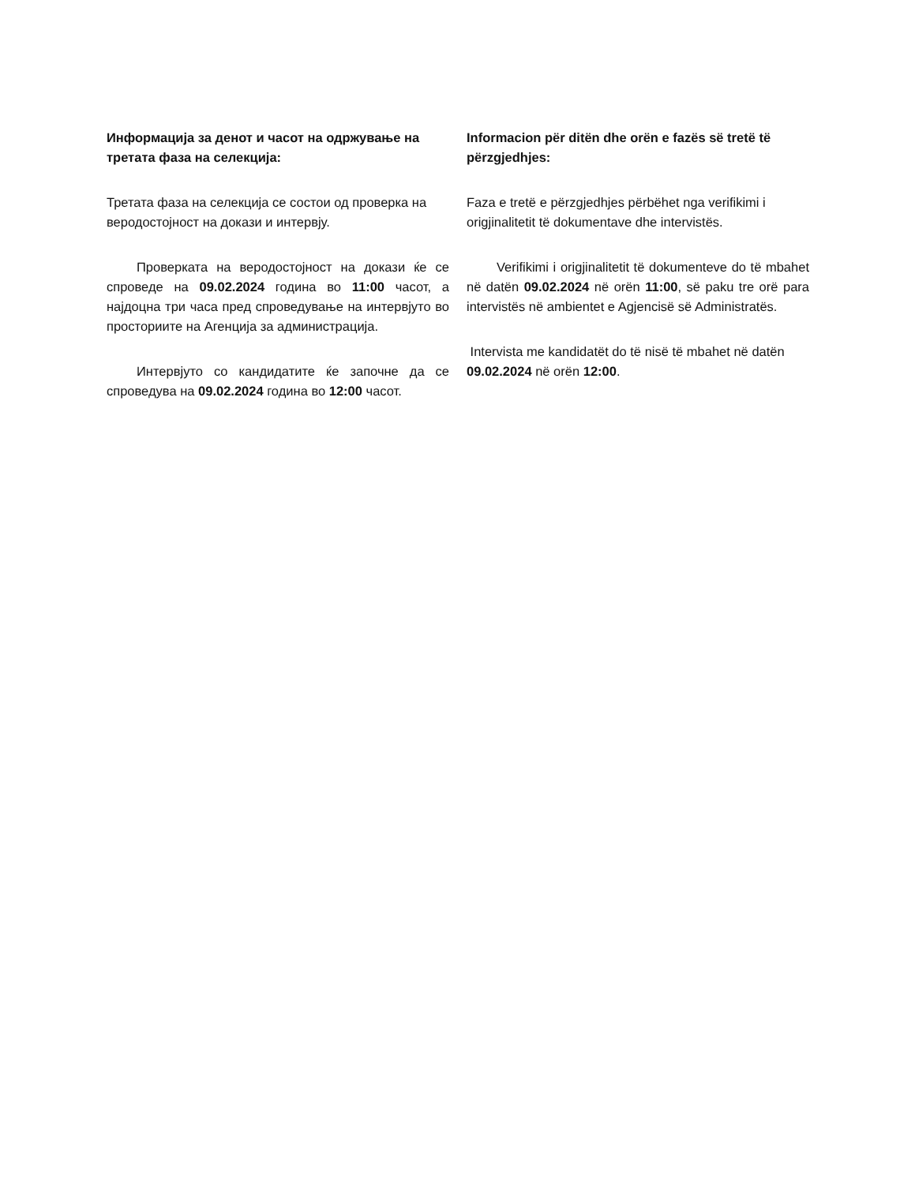Информацијa за денот и часот на одржување на третата фаза на селекција:
Третата фаза на селекција се состои од проверка на веродостојност на докази и интервју.
Проверката на веродостојност на докази ќе се спроведе на 09.02.2024 година во 11:00 часот, а најдоцна три часа пред спроведување на интервјуто во просториите на Агенција за администрација.
Интервјуто со кандидатите ќе започне да се спроведува на 09.02.2024 година во 12:00 часот.
Informacion për ditën dhe orën e fazës së tretë të përzgjedhjes:
Faza e tretë e përzgjedhjes përbëhet nga verifikimi i origjinalitetit të dokumentave dhe intervistës.
Verifikimi i origjinalitetit të dokumenteve do të mbahet në datën 09.02.2024 në orën 11:00, së paku tre orë para intervistës në ambientet e Agjencisë së Administratës.
Intervista me kandidatët do të nisë të mbahet në datën 09.02.2024 në orën 12:00.